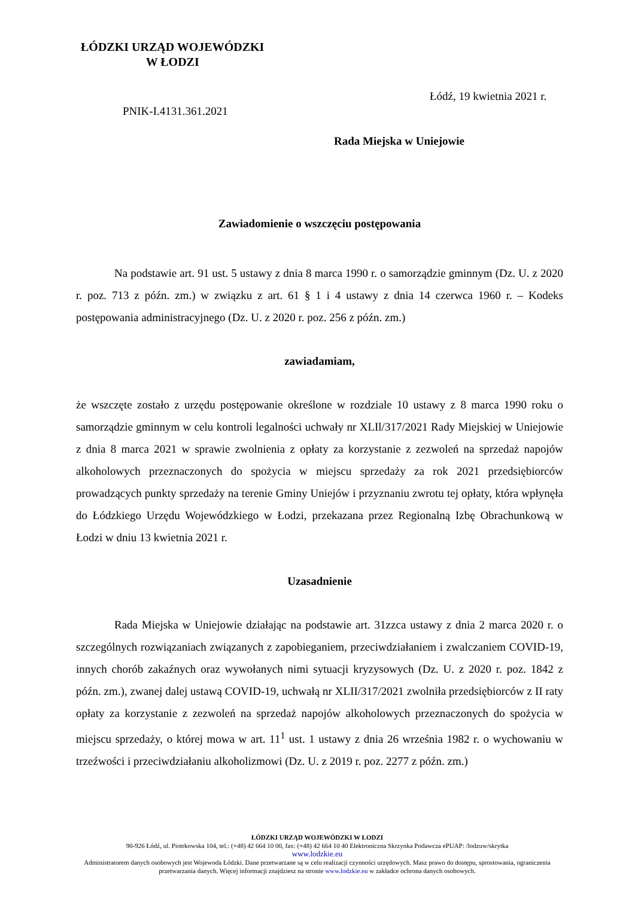ŁÓDZKI URZĄD WOJEWÓDZKI
W ŁODZI
Łódź, 19 kwietnia 2021 r.
PNIK-I.4131.361.2021
Rada Miejska w Uniejowie
Zawiadomienie o wszczęciu postępowania
Na podstawie art. 91 ust. 5 ustawy z dnia 8 marca 1990 r. o samorządzie gminnym (Dz. U. z 2020 r. poz. 713 z późn. zm.) w związku z art. 61 § 1 i 4 ustawy z dnia 14 czerwca 1960 r. – Kodeks postępowania administracyjnego (Dz. U. z 2020 r. poz. 256 z późn. zm.)
zawiadamiam,
że wszczęte zostało z urzędu postępowanie określone w rozdziale 10 ustawy z 8 marca 1990 roku o samorządzie gminnym w celu kontroli legalności uchwały nr XLIl/317/2021 Rady Miejskiej w Uniejowie z dnia 8 marca 2021 w sprawie zwolnienia z opłaty za korzystanie z zezwoleń na sprzedaż napojów alkoholowych przeznaczonych do spożycia w miejscu sprzedaży za rok 2021 przedsiębiorców prowadzących punkty sprzedaży na terenie Gminy Uniejów i przyznaniu zwrotu tej opłaty, która wpłynęła do Łódzkiego Urzędu Wojewódzkiego w Łodzi, przekazana przez Regionalną Izbę Obrachunkową w Łodzi w dniu 13 kwietnia 2021 r.
Uzasadnienie
Rada Miejska w Uniejowie działając na podstawie art. 31zzca ustawy z dnia 2 marca 2020 r. o szczególnych rozwiązaniach związanych z zapobieganiem, przeciwdziałaniem i zwalczaniem COVID-19, innych chorób zakaźnych oraz wywołanych nimi sytuacji kryzysowych (Dz. U. z 2020 r. poz. 1842 z późn. zm.), zwanej dalej ustawą COVID-19, uchwałą nr XLII/317/2021 zwolniła przedsiębiorców z II raty opłaty za korzystanie z zezwoleń na sprzedaż napojów alkoholowych przeznaczonych do spożycia w miejscu sprzedaży, o której mowa w art. 11<sup>1</sup> ust. 1 ustawy z dnia 26 września 1982 r. o wychowaniu w trzeźwości i przeciwdziałaniu alkoholizmowi (Dz. U. z 2019 r. poz. 2277 z późn. zm.)
ŁÓDZKI URZĄD WOJEWÓDZKI W ŁODZI
90-926 Łódź, ul. Piotrkowska 104, tel.: (+48) 42 664 10 00, fax: (+48) 42 664 10 40 Elektroniczna Skrzynka Podawcza ePUAP: /lodzuw/skrytka
www.lodzkie.eu
Administratorem danych osobowych jest Wojewoda Łódzki. Dane przetwarzane są w celu realizacji czynności urzędowych. Masz prawo do dostępu, sprostowania, ograniczenia przetwarzania danych. Więcej informacji znajdziesz na stronie www.lodzkie.eu w zakładce ochrona danych osobowych.